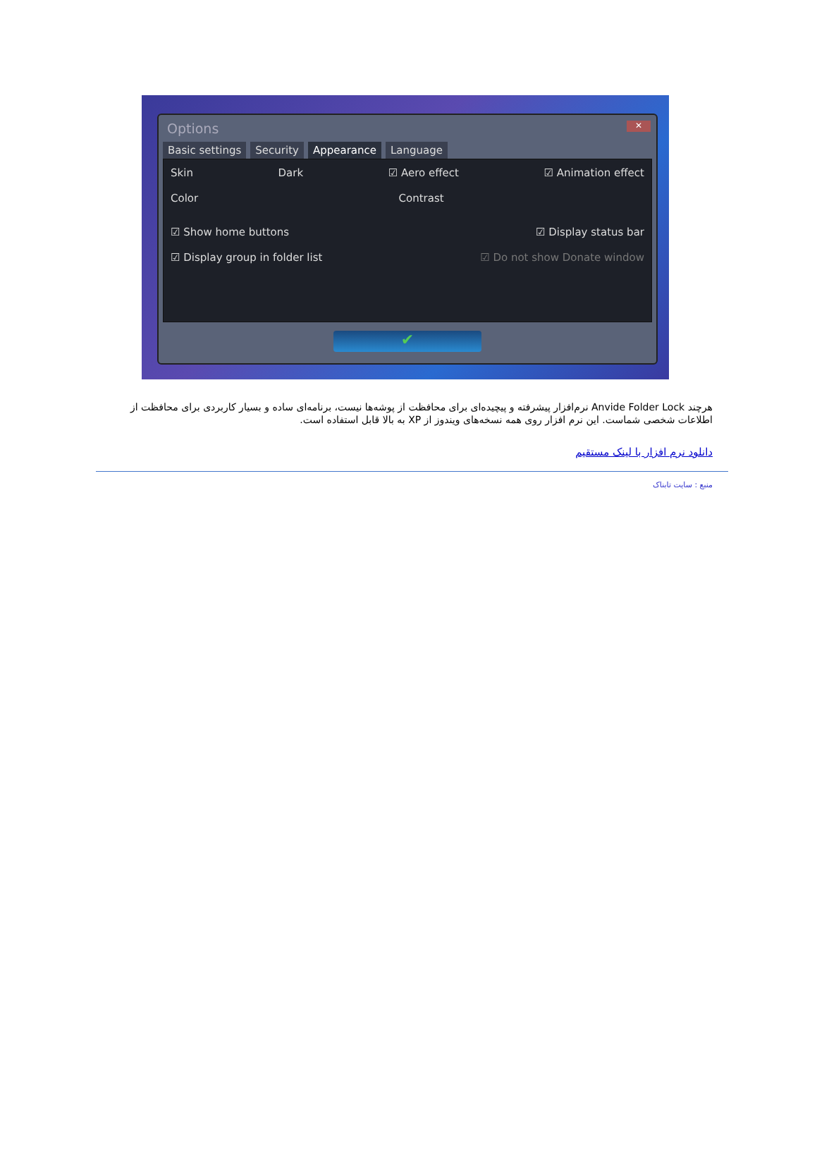Options
✕
Basic settings Security Appearance Language
Skin Dark ☑ Aero effect ☑ Animation effect
Color Contrast
☑ Show home buttons ☑ Display status bar
☑ Display group in folder list ☑ Do not show Donate window
✔
هرچند Anvide Folder Lock نرم‌افزار پیشرفته و پیچیده‌ای برای محافظت از پوشه‌ها نیست، برنامه‌ای ساده و بسیار کاربردی برای محافظت از اطلاعات شخصی شماست. این نرم افزار روی همه نسخه‌های ویندوز از XP به بالا قابل استفاده است.
دانلود نرم افزار با لینک مستقیم
منبع : سایت تابناک